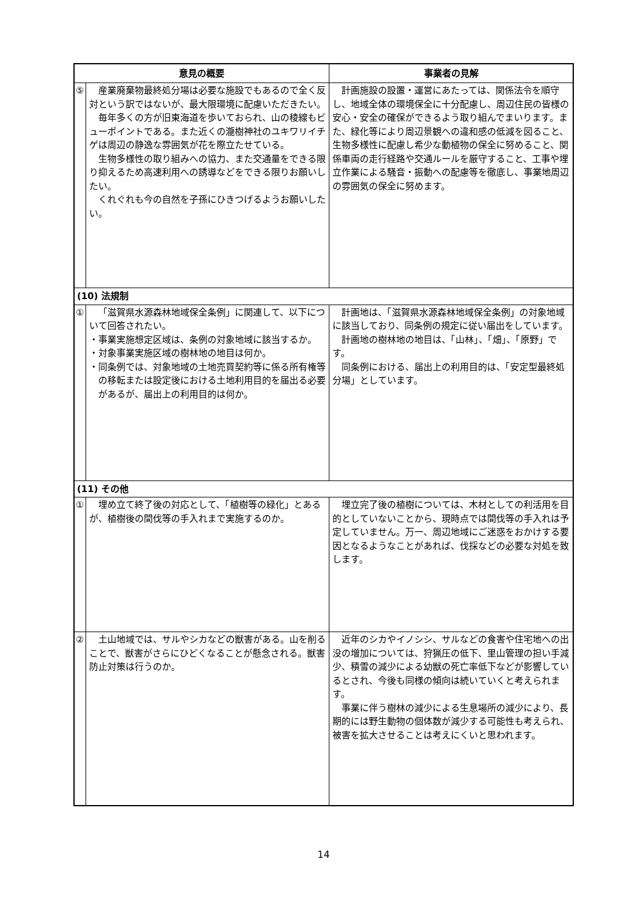| 意見の概要 | | 事業者の見解 |
| --- | --- | --- |
| ⑤ | 産業廃棄物最終処分場は必要な施設でもあるので全く反対という訳ではないが、最大限環境に配慮いただきたい。 毎年多くの方が旧東海道を歩いておられ、山の稜線もビューポイントである。また近くの瀧樹神社のユキワリイチゲは周辺の静逸な雰囲気が花を際立たせている。 生物多様性の取り組みへの協力、また交通量をできる限り抑えるため高速利用への誘導などをできる限りお願いしたい。 くれぐれも今の自然を子孫にひきつげるようお願いしたい。 | 計画施設の設置・運営にあたっては、関係法令を順守し、地域全体の環境保全に十分配慮し、周辺住民の皆様の安心・安全の確保ができるよう取り組んでまいります。また、緑化等により周辺景観への違和感の低減を図ること、生物多様性に配慮し希少な動植物の保全に努めること、関係車両の走行経路や交通ルールを厳守すること、工事や埋立作業による騒音・振動への配慮等を徹底し、事業地周辺の雰囲気の保全に努めます。 |
| (10) 法規制 | | |
| ① | 「滋賀県水源森林地域保全条例」に関連して、以下について回答されたい。 ・事業実施想定区域は、条例の対象地域に該当するか。 ・対象事業実施区域の樹林地の地目は何か。 ・同条例では、対象地域の土地売買契約等に係る所有権等の移転または設定後における土地利用目的を届出る必要があるが、届出上の利用目的は何か。 | 計画地は、「滋賀県水源森林地域保全条例」の対象地域に該当しており、同条例の規定に従い届出をしています。 計画地の樹林地の地目は、「山林」、「畑」、「原野」です。 同条例における、届出上の利用目的は、「安定型最終処分場」としています。 |
| (11) その他 | | |
| ① | 埋め立て終了後の対応として、「植樹等の緑化」とあるが、植樹後の間伐等の手入れまで実施するのか。 | 埋立完了後の植樹については、木材としての利活用を目的としていないことから、現時点では間伐等の手入れは予定していません。万一、周辺地域にご迷惑をおかけする要因となるようなことがあれば、伐採などの必要な対処を致します。 |
| ② | 土山地域では、サルやシカなどの獣害がある。山を削ることで、獣害がさらにひどくなることが懸念される。獣害防止対策は行うのか。 | 近年のシカやイノシシ、サルなどの食害や住宅地への出没の増加については、狩猟圧の低下、里山管理の担い手減少、積雪の減少による幼獣の死亡率低下などが影響しているとされ、今後も同様の傾向は続いていくと考えられます。 事業に伴う樹林の減少による生息場所の減少により、長期的には野生動物の個体数が減少する可能性も考えられ、被害を拡大させることは考えにくいと思われます。 |
14